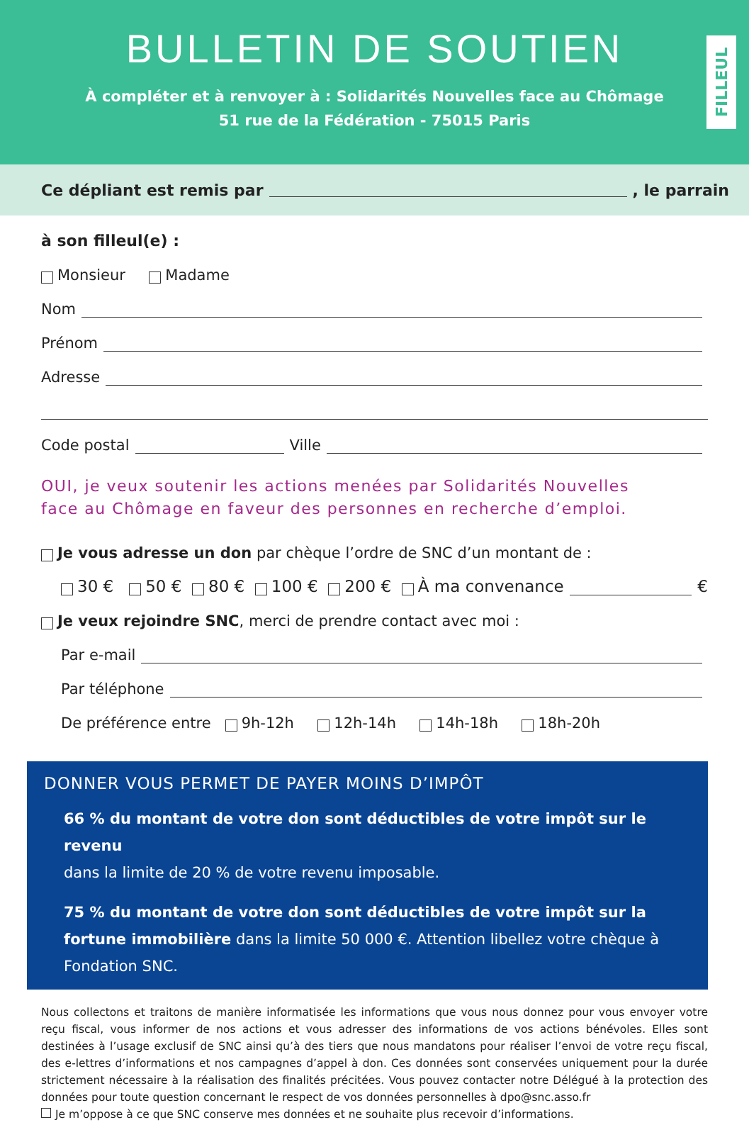BULLETIN DE SOUTIEN
À compléter et à renvoyer à : Solidarités Nouvelles face au Chômage
51 rue de la Fédération - 75015 Paris
FILLEUL
Ce dépliant est remis par , le parrain
à son filleul(e) :
Monsieur Madame
Nom
Prénom
Adresse
Code postal Ville
OUI, je veux soutenir les actions menées par Solidarités Nouvelles
face au Chômage en faveur des personnes en recherche d’emploi.
Je vous adresse un don par chèque l’ordre de SNC d’un montant de :
30 € 50 € 80 € 100 € 200 € À ma convenance €
Je veux rejoindre SNC, merci de prendre contact avec moi :
Par e-mail
Par téléphone
De préférence entre 9h-12h 12h-14h 14h-18h 18h-20h
DONNER VOUS PERMET DE PAYER MOINS D’IMPÔT
66 % du montant de votre don sont déductibles de votre impôt sur le revenu
dans la limite de 20 % de votre revenu imposable.
75 % du montant de votre don sont déductibles de votre impôt sur la fortune immobilière dans la limite 50 000 €. Attention libellez votre chèque à Fondation SNC.
Nous collectons et traitons de manière informatisée les informations que vous nous donnez pour vous envoyer votre reçu fiscal, vous informer de nos actions et vous adresser des informations de vos actions bénévoles. Elles sont destinées à l’usage exclusif de SNC ainsi qu’à des tiers que nous mandatons pour réaliser l’envoi de votre reçu fiscal, des e-lettres d’informations et nos campagnes d’appel à don. Ces données sont conservées uniquement pour la durée strictement nécessaire à la réalisation des finalités précitées. Vous pouvez contacter notre Délégué à la protection des données pour toute question concernant le respect de vos données personnelles à dpo@snc.asso.fr
Je m’oppose à ce que SNC conserve mes données et ne souhaite plus recevoir d’informations.